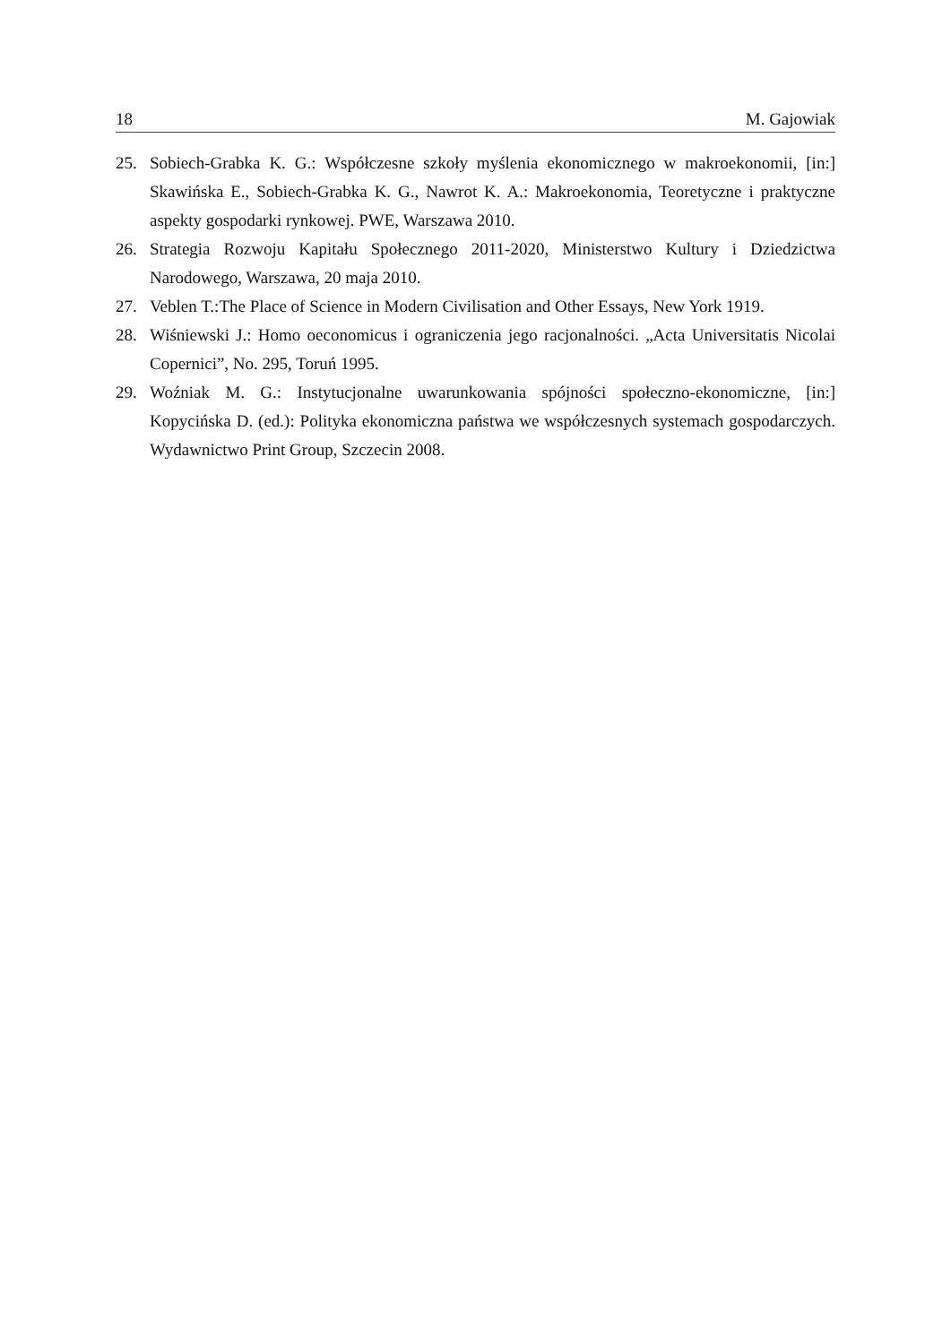18 M. Gajowiak
25. Sobiech-Grabka K. G.: Współczesne szkoły myślenia ekonomicznego w makroekonomii, [in:] Skawińska E., Sobiech-Grabka K. G., Nawrot K. A.: Makroekonomia, Teoretyczne i praktyczne aspekty gospodarki rynkowej. PWE, Warszawa 2010.
26. Strategia Rozwoju Kapitału Społecznego 2011-2020, Ministerstwo Kultury i Dziedzictwa Narodowego, Warszawa, 20 maja 2010.
27. Veblen T.:The Place of Science in Modern Civilisation and Other Essays, New York 1919.
28. Wiśniewski J.: Homo oeconomicus i ograniczenia jego racjonalności. „Acta Universitatis Nicolai Copernici”, No. 295, Toruń 1995.
29. Woźniak M. G.: Instytucjonalne uwarunkowania spójności społeczno-ekonomiczne, [in:] Kopycińska D. (ed.): Polityka ekonomiczna państwa we współczesnych systemach gospodarczych. Wydawnictwo Print Group, Szczecin 2008.